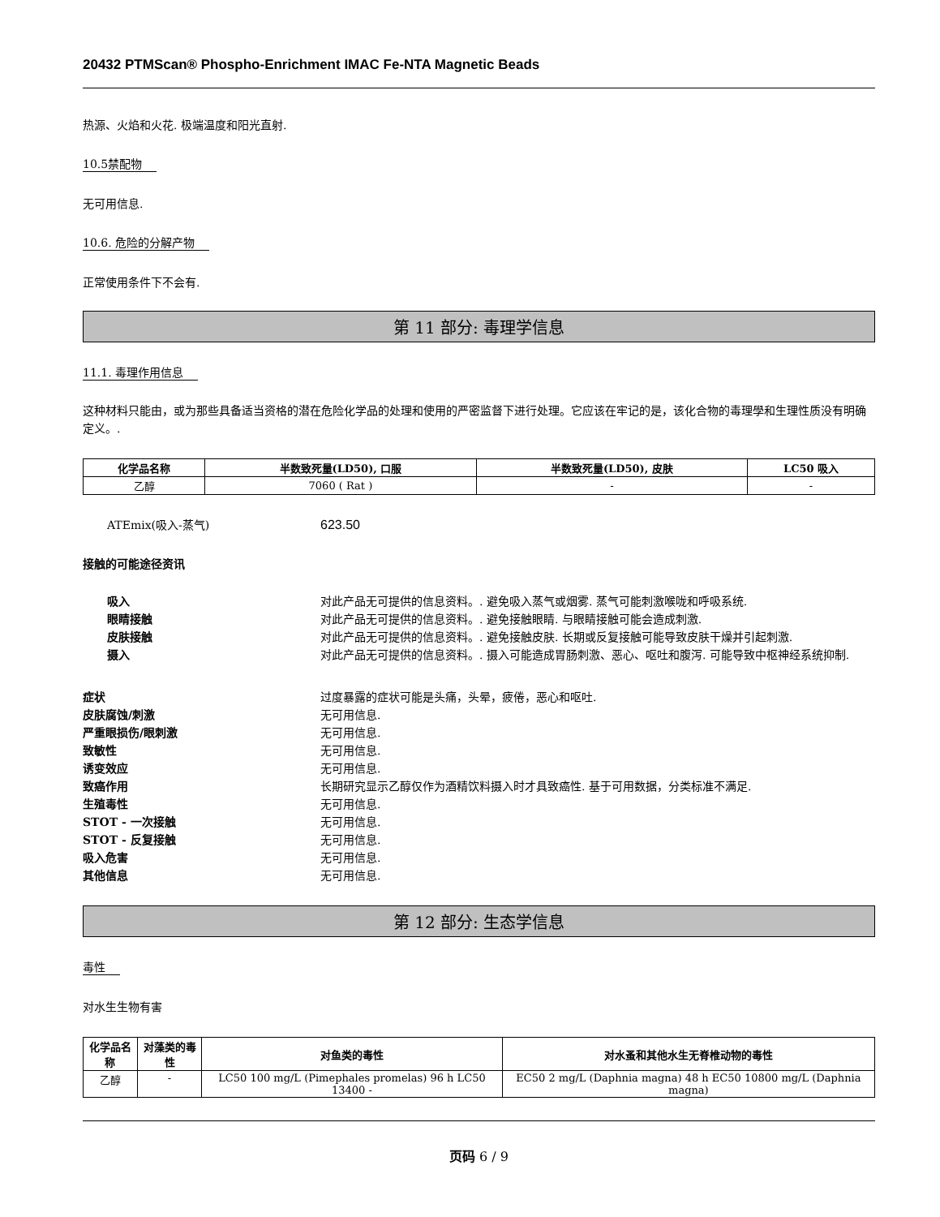20432 PTMScan® Phospho-Enrichment IMAC Fe-NTA Magnetic Beads
热源、火焰和火花. 极端温度和阳光直射.
10.5禁配物
无可用信息.
10.6. 危险的分解产物
正常使用条件下不会有.
第 11 部分: 毒理学信息
11.1. 毒理作用信息
这种材料只能由，或为那些具备适当资格的潜在危险化学品的处理和使用的严密监督下进行处理。它应该在牢记的是，该化合物的毒理學和生理性质没有明确定义。.
| 化学品名称 | 半数致死量(LD50), 口服 | 半数致死量(LD50), 皮肤 | LC50 吸入 |
| --- | --- | --- | --- |
| 乙醇 | 7060 ( Rat ) | - | - |
ATEmix(吸入-蒸气) 623.50
接触的可能途径资讯
吸入 对此产品无可提供的信息资料。. 避免吸入蒸气或烟雾. 蒸气可能刺激喉咙和呼吸系统.
眼睛接触 对此产品无可提供的信息资料。. 避免接触眼睛. 与眼睛接触可能会造成刺激.
皮肤接触 对此产品无可提供的信息资料。. 避免接触皮肤. 长期或反复接触可能导致皮肤干燥并引起刺激.
摄入 对此产品无可提供的信息资料。. 摄入可能造成胃肠刺激、恶心、呕吐和腹泻. 可能导致中枢神经系统抑制.
症状 过度暴露的症状可能是头痛，头晕，疲倦，恶心和呕吐.
皮肤腐蚀/刺激 无可用信息.
严重眼损伤/眼刺激 无可用信息.
致敏性 无可用信息.
诱变效应 无可用信息.
致癌作用 长期研究显示乙醇仅作为酒精饮料摄入时才具致癌性. 基于可用数据，分类标准不满足.
生殖毒性 无可用信息.
STOT - 一次接触 无可用信息.
STOT - 反复接触 无可用信息.
吸入危害 无可用信息.
其他信息 无可用信息.
第 12 部分: 生态学信息
毒性
对水生生物有害
| 化学品名称 | 对藻类的毒性 | 对鱼类的毒性 | 对水蚤和其他水生无脊椎动物的毒性 |
| --- | --- | --- | --- |
| 乙醇 | - | LC50 100 mg/L (Pimephales promelas) 96 h LC50 13400 - | EC50 2 mg/L (Daphnia magna) 48 h EC50 10800 mg/L (Daphnia magna) |
页码 6 / 9